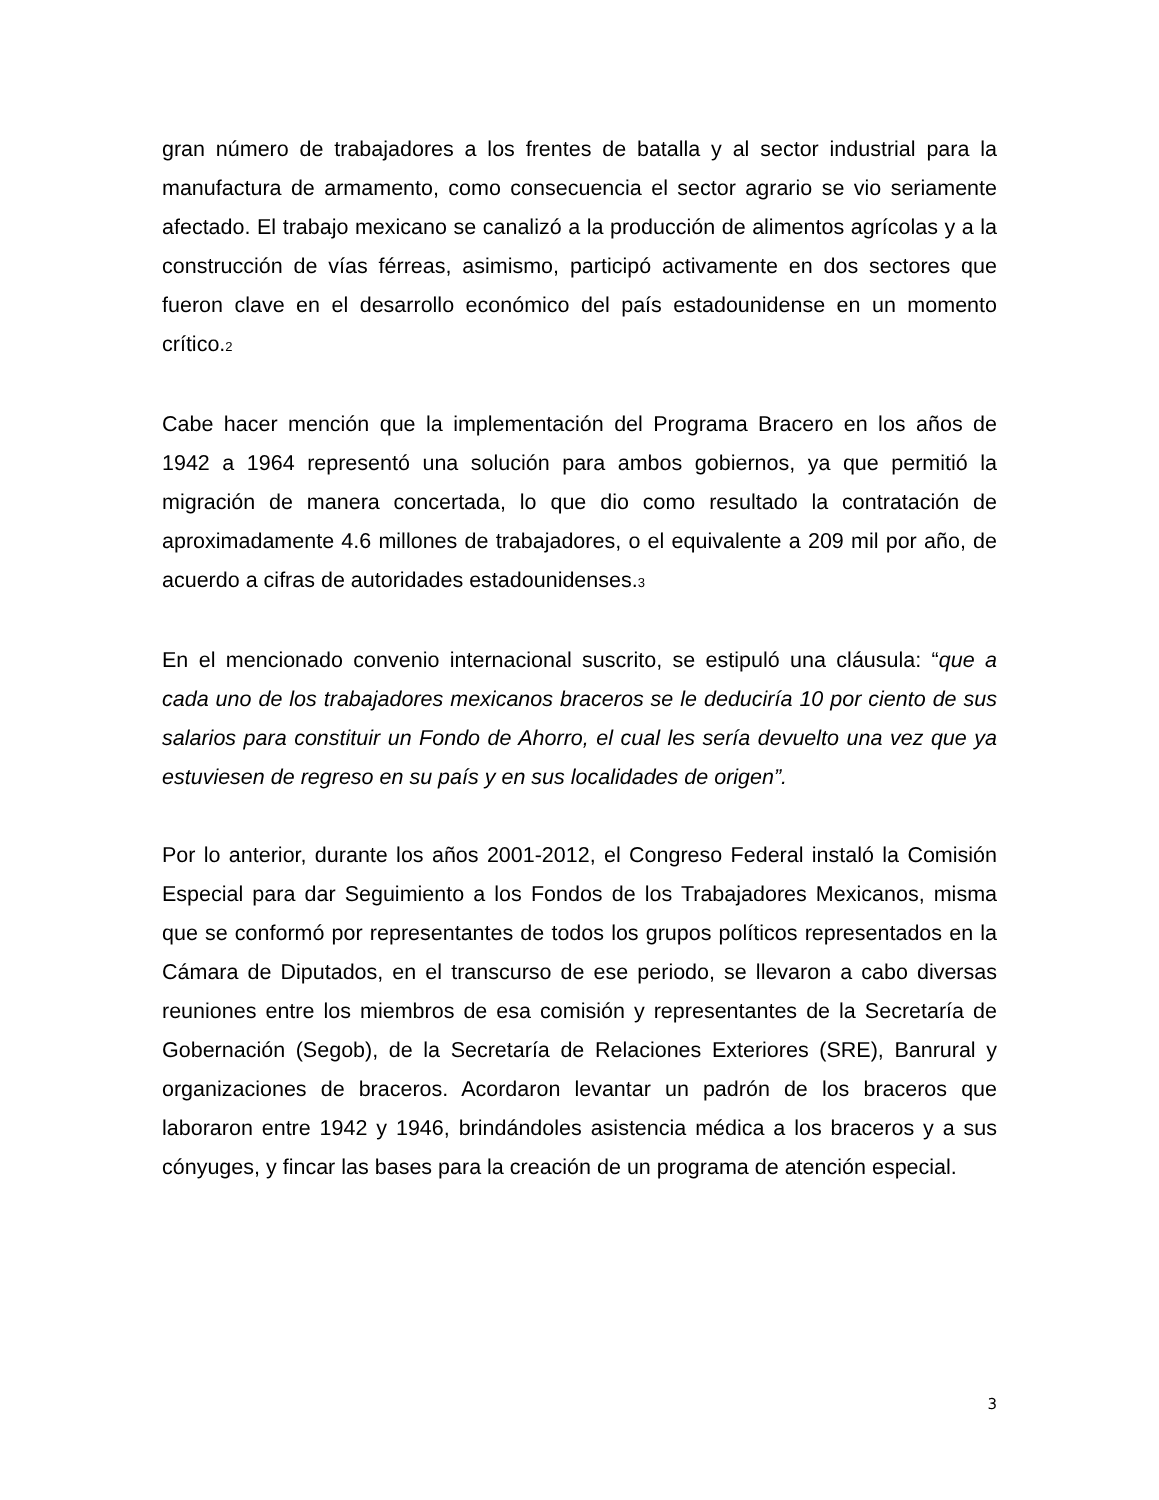gran número de trabajadores a los frentes de batalla y al sector industrial para la manufactura de armamento, como consecuencia el sector agrario se vio seriamente afectado. El trabajo mexicano se canalizó a la producción de alimentos agrícolas y a la construcción de vías férreas, asimismo, participó activamente en dos sectores que fueron clave en el desarrollo económico del país estadounidense en un momento crítico.2
Cabe hacer mención que la implementación del Programa Bracero en los años de 1942 a 1964 representó una solución para ambos gobiernos, ya que permitió la migración de manera concertada, lo que dio como resultado la contratación de aproximadamente 4.6 millones de trabajadores, o el equivalente a 209 mil por año, de acuerdo a cifras de autoridades estadounidenses.3
En el mencionado convenio internacional suscrito, se estipuló una cláusula: “que a cada uno de los trabajadores mexicanos braceros se le deduciría 10 por ciento de sus salarios para constituir un Fondo de Ahorro, el cual les sería devuelto una vez que ya estuviesen de regreso en su país y en sus localidades de origen”.
Por lo anterior, durante los años 2001-2012, el Congreso Federal instaló la Comisión Especial para dar Seguimiento a los Fondos de los Trabajadores Mexicanos, misma que se conformó por representantes de todos los grupos políticos representados en la Cámara de Diputados, en el transcurso de ese periodo, se llevaron a cabo diversas reuniones entre los miembros de esa comisión y representantes de la Secretaría de Gobernación (Segob), de la Secretaría de Relaciones Exteriores (SRE), Banrural y organizaciones de braceros. Acordaron levantar un padrón de los braceros que laboraron entre 1942 y 1946, brindándoles asistencia médica a los braceros y a sus cónyuges, y fincar las bases para la creación de un programa de atención especial.
3